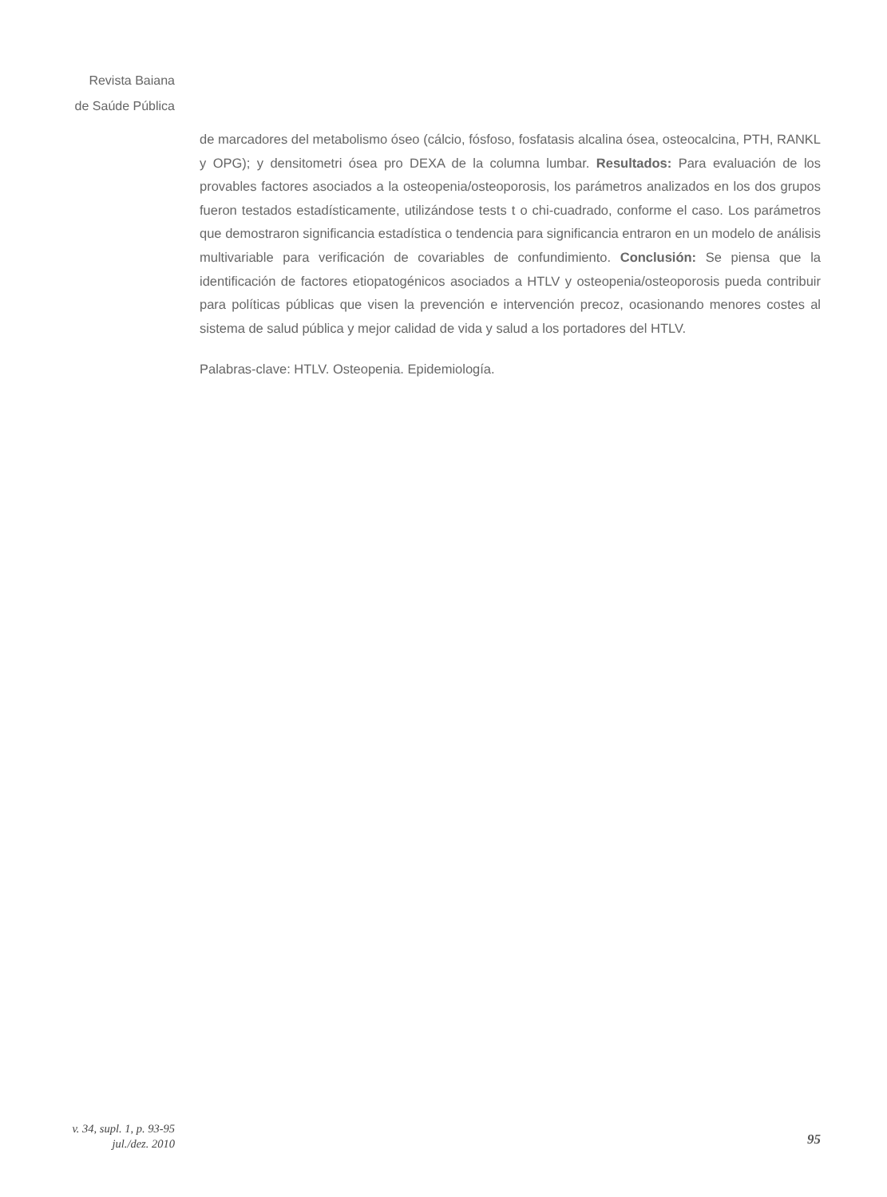Revista Baiana
de Saúde Pública
de marcadores del metabolismo óseo (cálcio, fósfoso, fosfatasis alcalina ósea, osteocalcina, PTH, RANKL y OPG); y densitometri ósea pro DEXA de la columna lumbar. Resultados: Para evaluación de los provables factores asociados a la osteopenia/osteoporosis, los parámetros analizados en los dos grupos fueron testados estadísticamente, utilizándose tests t o chi-cuadrado, conforme el caso. Los parámetros que demostraron significancia estadística o tendencia para significancia entraron en un modelo de análisis multivariable para verificación de covariables de confundimiento. Conclusión: Se piensa que la identificación de factores etiopatogénicos asociados a HTLV y osteopenia/osteoporosis pueda contribuir para políticas públicas que visen la prevención e intervención precoz, ocasionando menores costes al sistema de salud pública y mejor calidad de vida y salud a los portadores del HTLV.
Palabras-clave: HTLV. Osteopenia. Epidemiología.
v. 34, supl. 1, p. 93-95
jul./dez. 2010
95